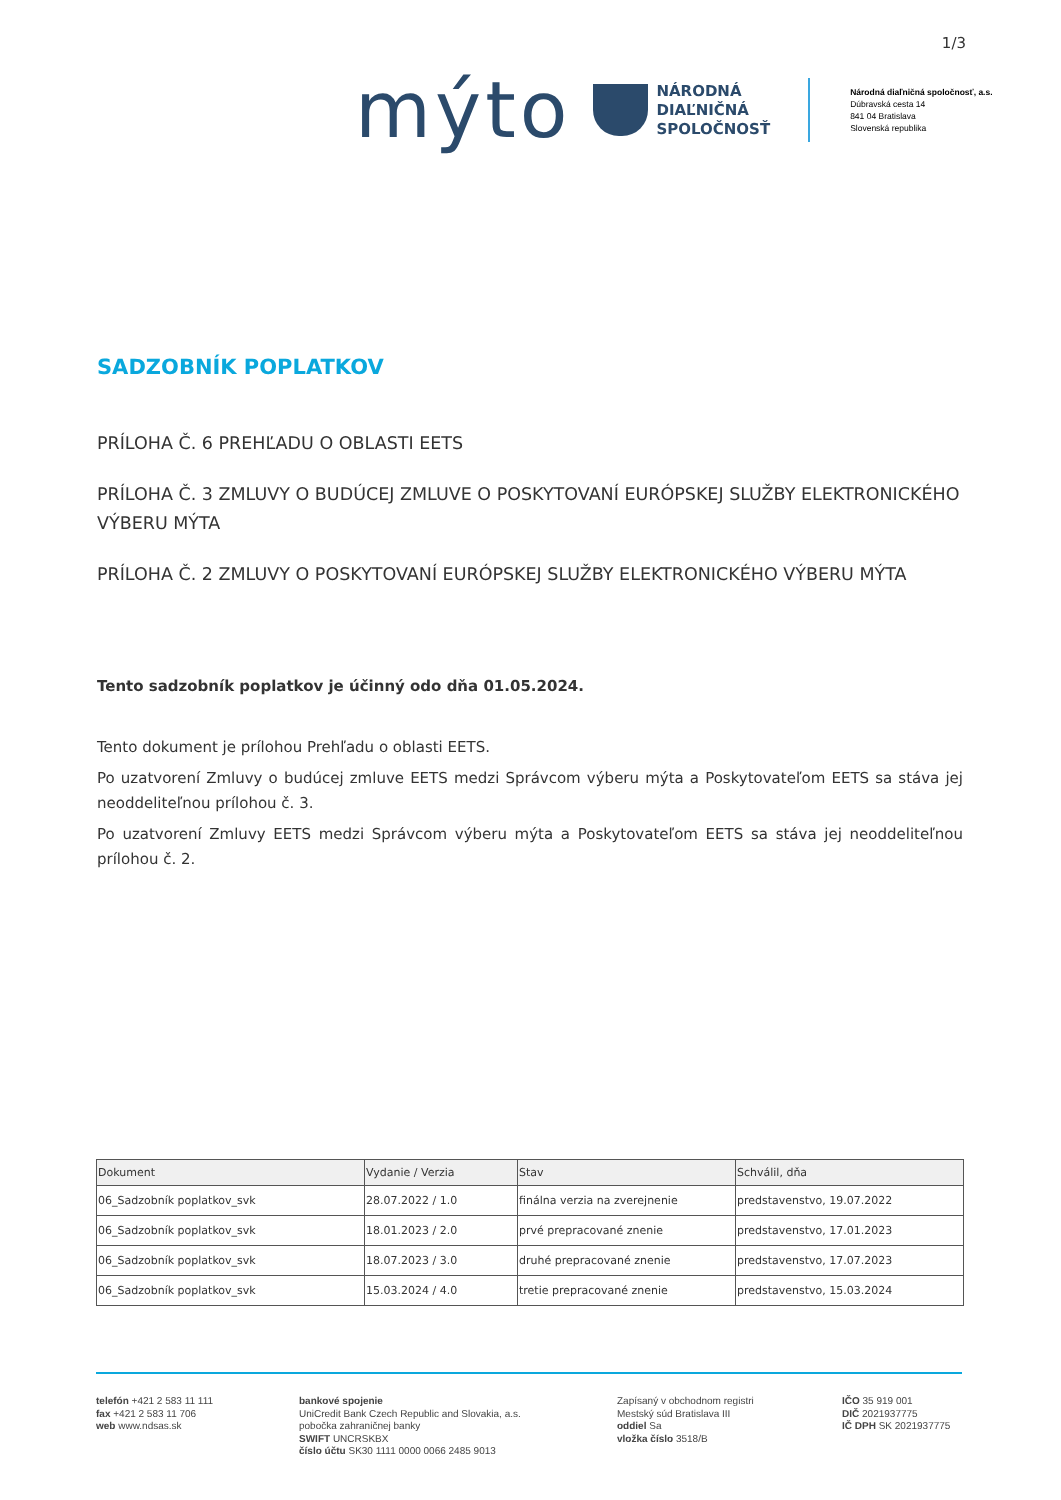1/3
mýto
NÁRODNÁ
DIAĽNIČNÁ
SPOLOČNOSŤ
Národná diaľničná spoločnosť, a.s.
Dúbravská cesta 14
841 04 Bratislava
Slovenská republika
SADZOBNÍK POPLATKOV
PRÍLOHA Č. 6 PREHĽADU O OBLASTI EETS
PRÍLOHA Č. 3 ZMLUVY O BUDÚCEJ ZMLUVE O POSKYTOVANÍ EURÓPSKEJ SLUŽBY ELEKTRONICKÉHO VÝBERU MÝTA
PRÍLOHA Č. 2 ZMLUVY O POSKYTOVANÍ EURÓPSKEJ SLUŽBY ELEKTRONICKÉHO VÝBERU MÝTA
Tento sadzobník poplatkov je účinný odo dňa 01.05.2024.
Tento dokument je prílohou Prehľadu o oblasti EETS.
Po uzatvorení Zmluvy o budúcej zmluve EETS medzi Správcom výberu mýta a Poskytovateľom EETS sa stáva jej neoddeliteľnou prílohou č. 3.
Po uzatvorení Zmluvy EETS medzi Správcom výberu mýta a Poskytovateľom EETS sa stáva jej neoddeliteľnou prílohou č. 2.
| Dokument | Vydanie / Verzia | Stav | Schválil, dňa |
| --- | --- | --- | --- |
| 06_Sadzobník poplatkov_svk | 28.07.2022 / 1.0 | finálna verzia na zverejnenie | predstavenstvo, 19.07.2022 |
| 06_Sadzobník poplatkov_svk | 18.01.2023 / 2.0 | prvé prepracované znenie | predstavenstvo, 17.01.2023 |
| 06_Sadzobník poplatkov_svk | 18.07.2023 / 3.0 | druhé prepracované znenie | predstavenstvo, 17.07.2023 |
| 06_Sadzobník poplatkov_svk | 15.03.2024 / 4.0 | tretie prepracované znenie | predstavenstvo, 15.03.2024 |
telefón +421 2 583 11 111
fax +421 2 583 11 706
web www.ndsas.sk
bankové spojenie
UniCredit Bank Czech Republic and Slovakia, a.s.
pobočka zahraničnej banky
SWIFT UNCRSKBX
číslo účtu SK30 1111 0000 0066 2485 9013
Zapísaný v obchodnom registri
Mestský súd Bratislava III
oddiel Sa
vložka číslo 3518/B
IČO 35 919 001
DIČ 2021937775
IČ DPH SK 2021937775